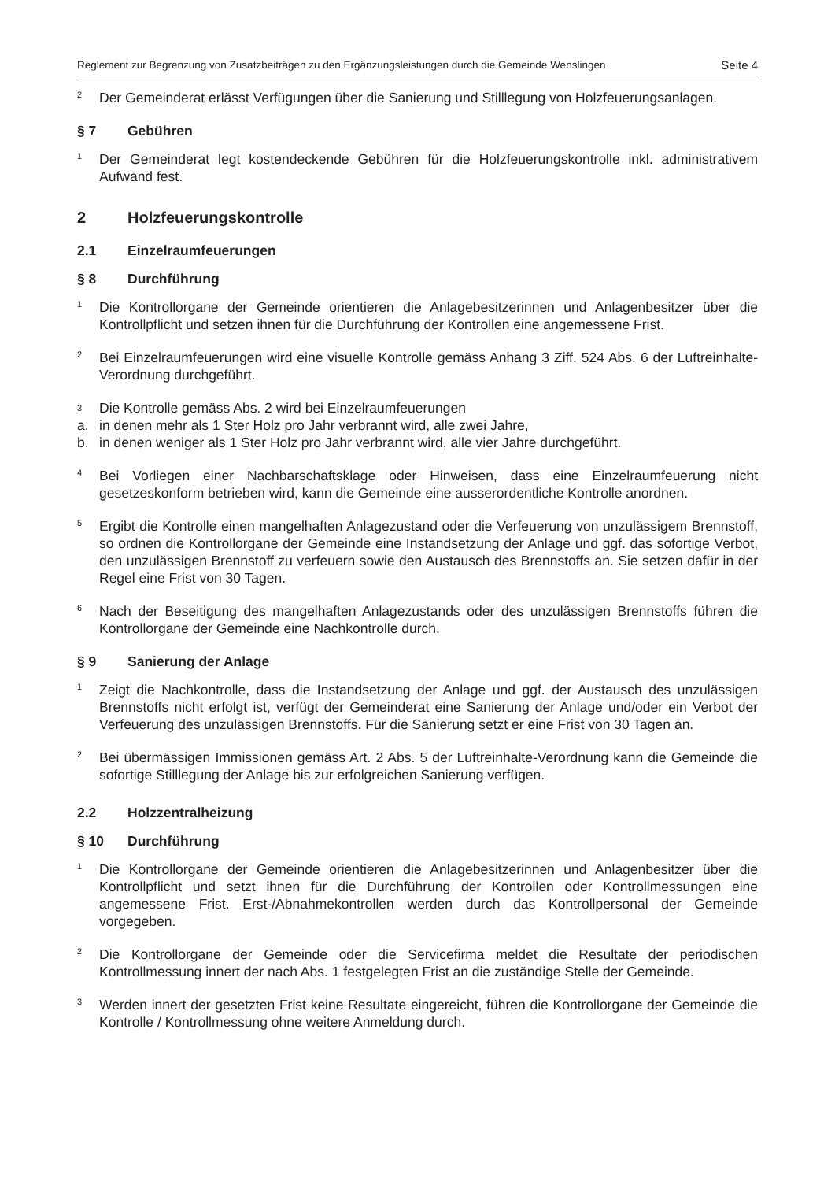Reglement zur Begrenzung von Zusatzbeiträgen zu den Ergänzungsleistungen durch die Gemeinde Wenslingen Seite 4
<sup>2</sup> Der Gemeinderat erlässt Verfügungen über die Sanierung und Stilllegung von Holzfeuerungsanlagen.
§ 7 Gebühren
<sup>1</sup> Der Gemeinderat legt kostendeckende Gebühren für die Holzfeuerungskontrolle inkl. administrativem Aufwand fest.
2 Holzfeuerungskontrolle
2.1 Einzelraumfeuerungen
§ 8 Durchführung
<sup>1</sup> Die Kontrollorgane der Gemeinde orientieren die Anlagebesitzerinnen und Anlagenbesitzer über die Kontrollpflicht und setzen ihnen für die Durchführung der Kontrollen eine angemessene Frist.
<sup>2</sup> Bei Einzelraumfeuerungen wird eine visuelle Kontrolle gemäss Anhang 3 Ziff. 524 Abs. 6 der Luftreinhalte-Verordnung durchgeführt.
3 Die Kontrolle gemäss Abs. 2 wird bei Einzelraumfeuerungen
a. in denen mehr als 1 Ster Holz pro Jahr verbrannt wird, alle zwei Jahre,
b. in denen weniger als 1 Ster Holz pro Jahr verbrannt wird, alle vier Jahre durchgeführt.
<sup>4</sup> Bei Vorliegen einer Nachbarschaftsklage oder Hinweisen, dass eine Einzelraumfeuerung nicht gesetzeskonform betrieben wird, kann die Gemeinde eine ausserordentliche Kontrolle anordnen.
<sup>5</sup> Ergibt die Kontrolle einen mangelhaften Anlagezustand oder die Verfeuerung von unzulässigem Brennstoff, so ordnen die Kontrollorgane der Gemeinde eine Instandsetzung der Anlage und ggf. das sofortige Verbot, den unzulässigen Brennstoff zu verfeuern sowie den Austausch des Brennstoffs an. Sie setzen dafür in der Regel eine Frist von 30 Tagen.
<sup>6</sup> Nach der Beseitigung des mangelhaften Anlagezustands oder des unzulässigen Brennstoffs führen die Kontrollorgane der Gemeinde eine Nachkontrolle durch.
§ 9 Sanierung der Anlage
<sup>1</sup> Zeigt die Nachkontrolle, dass die Instandsetzung der Anlage und ggf. der Austausch des unzulässigen Brennstoffs nicht erfolgt ist, verfügt der Gemeinderat eine Sanierung der Anlage und/oder ein Verbot der Verfeuerung des unzulässigen Brennstoffs. Für die Sanierung setzt er eine Frist von 30 Tagen an.
<sup>2</sup> Bei übermässigen Immissionen gemäss Art. 2 Abs. 5 der Luftreinhalte-Verordnung kann die Gemeinde die sofortige Stilllegung der Anlage bis zur erfolgreichen Sanierung verfügen.
2.2 Holzzentralheizung
§ 10 Durchführung
<sup>1</sup> Die Kontrollorgane der Gemeinde orientieren die Anlagebesitzerinnen und Anlagenbesitzer über die Kontrollpflicht und setzt ihnen für die Durchführung der Kontrollen oder Kontrollmessungen eine angemessene Frist. Erst-/Abnahmekontrollen werden durch das Kontrollpersonal der Gemeinde vorgegeben.
<sup>2</sup> Die Kontrollorgane der Gemeinde oder die Servicefirma meldet die Resultate der periodischen Kontrollmessung innert der nach Abs. 1 festgelegten Frist an die zuständige Stelle der Gemeinde.
<sup>3</sup> Werden innert der gesetzten Frist keine Resultate eingereicht, führen die Kontrollorgane der Gemeinde die Kontrolle / Kontrollmessung ohne weitere Anmeldung durch.